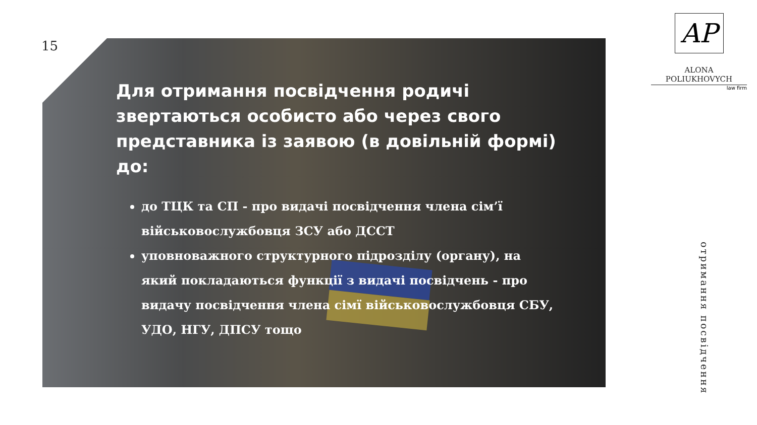15
Для отримання посвідчення родичі звертаються особисто або через свого представника із заявою (в довільній формі) до:
до ТЦК та СП - про видачі посвідчення члена сім’ї військовослужбовця ЗСУ або ДССТ
уповноважного структурного підрозділу (органу), на який покладаються функції з видачі посвідчень - про видачу посвідчення члена сімї військовослужбовця СБУ, УДО, НГУ, ДПСУ тощо
AP
ALONA POLIUKHOVYCH
law firm
отримання посвідчення